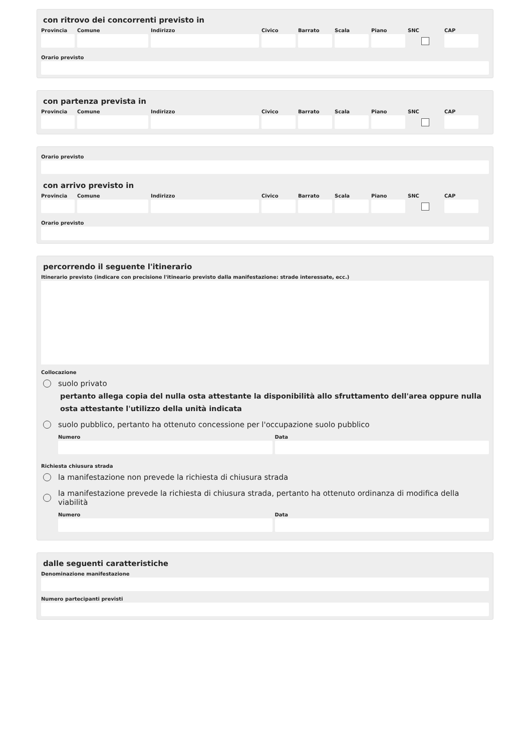con ritrovo dei concorrenti previsto in
Provincia
Comune Indirizzo Civico Barrato Scala Piano SNC CAP
Orario previsto
con partenza prevista in
Provincia
Comune Indirizzo Civico Barrato Scala Piano SNC CAP
Orario previsto
con arrivo previsto in
Provincia
Comune Indirizzo Civico Barrato Scala Piano SNC CAP
Orario previsto
percorrendo il seguente l'itinerario
Itinerario previsto (indicare con precisione l'itineario previsto dalla manifestazione: strade interessate, ecc.)
Collocazione
suolo privato
pertanto allega copia del nulla osta attestante la disponibilità allo sfruttamento dell'area oppure nulla osta attestante l'utilizzo della unità indicata
suolo pubblico, pertanto ha ottenuto concessione per l'occupazione suolo pubblico
Numero Data
Richiesta chiusura strada
la manifestazione non prevede la richiesta di chiusura strada
la manifestazione prevede la richiesta di chiusura strada, pertanto ha ottenuto ordinanza di modifica della viabilità
Numero Data
dalle seguenti caratteristiche
Denominazione manifestazione
Numero partecipanti previsti